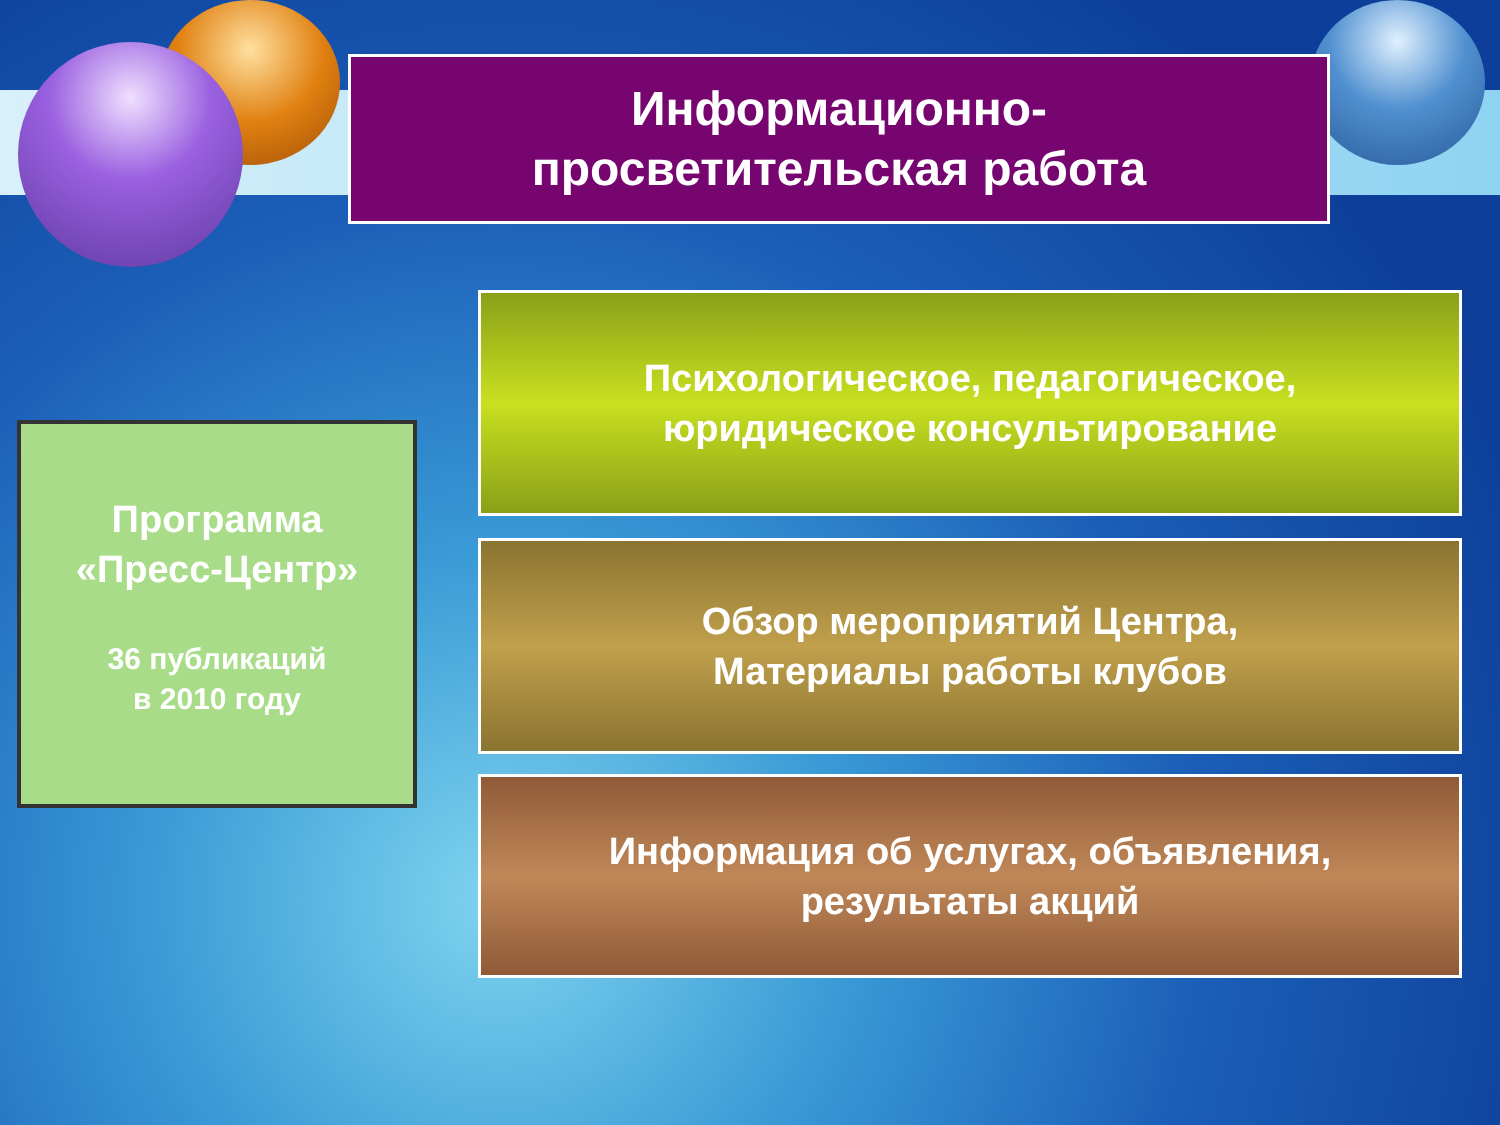Информационно-
просветительская работа
Программа
«Пресс-Центр»
36 публикаций
в 2010 году
Психологическое, педагогическое,
юридическое консультирование
Обзор мероприятий Центра,
Материалы работы клубов
Информация об услугах, объявления,
результаты акций